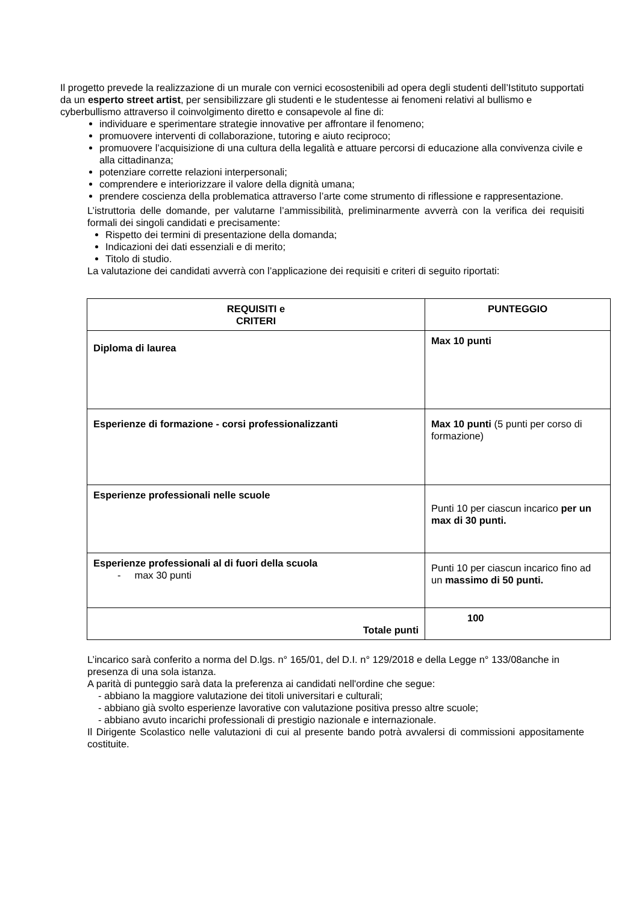Il progetto prevede la realizzazione di un murale con vernici ecosostenibili ad opera degli studenti dell’Istituto supportati da un esperto street artist, per sensibilizzare gli studenti e le studentesse ai fenomeni relativi al bullismo e cyberbullismo attraverso il coinvolgimento diretto e consapevole al fine di:
individuare e sperimentare strategie innovative per affrontare il fenomeno;
promuovere interventi di collaborazione, tutoring e aiuto reciproco;
promuovere l’acquisizione di una cultura della legalità e attuare percorsi di educazione alla convivenza civile e alla cittadinanza;
potenziare corrette relazioni interpersonali;
comprendere e interiorizzare il valore della dignità umana;
prendere coscienza della problematica attraverso l’arte come strumento di riflessione e rappresentazione.
L’istruttoria delle domande, per valutarne l’ammissibilità, preliminarmente avverrà con la verifica dei requisiti formali dei singoli candidati e precisamente:
Rispetto dei termini di presentazione della domanda;
Indicazioni dei dati essenziali e di merito;
Titolo di studio.
La valutazione dei candidati avverrà con l’applicazione dei requisiti e criteri di seguito riportati:
| REQUISITI e CRITERI | PUNTEGGIO |
| --- | --- |
| Diploma di laurea | Max 10 punti |
| Esperienze di formazione - corsi professionalizzanti | Max 10 punti (5 punti per corso di formazione) |
| Esperienze professionali nelle scuole | Punti 10 per ciascun incarico per un max di 30 punti. |
| Esperienze professionali al di fuori della scuola - max 30 punti | Punti 10 per ciascun incarico fino ad un massimo di 50 punti. |
| Totale punti | 100 |
L’incarico sarà conferito a norma del D.lgs. n° 165/01, del D.I. n° 129/2018 e della Legge n° 133/08anche in presenza di una sola istanza.
A parità di punteggio sarà data la preferenza ai candidati nell'ordine che segue:
- abbiano la maggiore valutazione dei titoli universitari e culturali;
- abbiano già svolto esperienze lavorative con valutazione positiva presso altre scuole;
- abbiano avuto incarichi professionali di prestigio nazionale e internazionale.
Il Dirigente Scolastico nelle valutazioni di cui al presente bando potrà avvalersi di commissioni appositamente costituite.